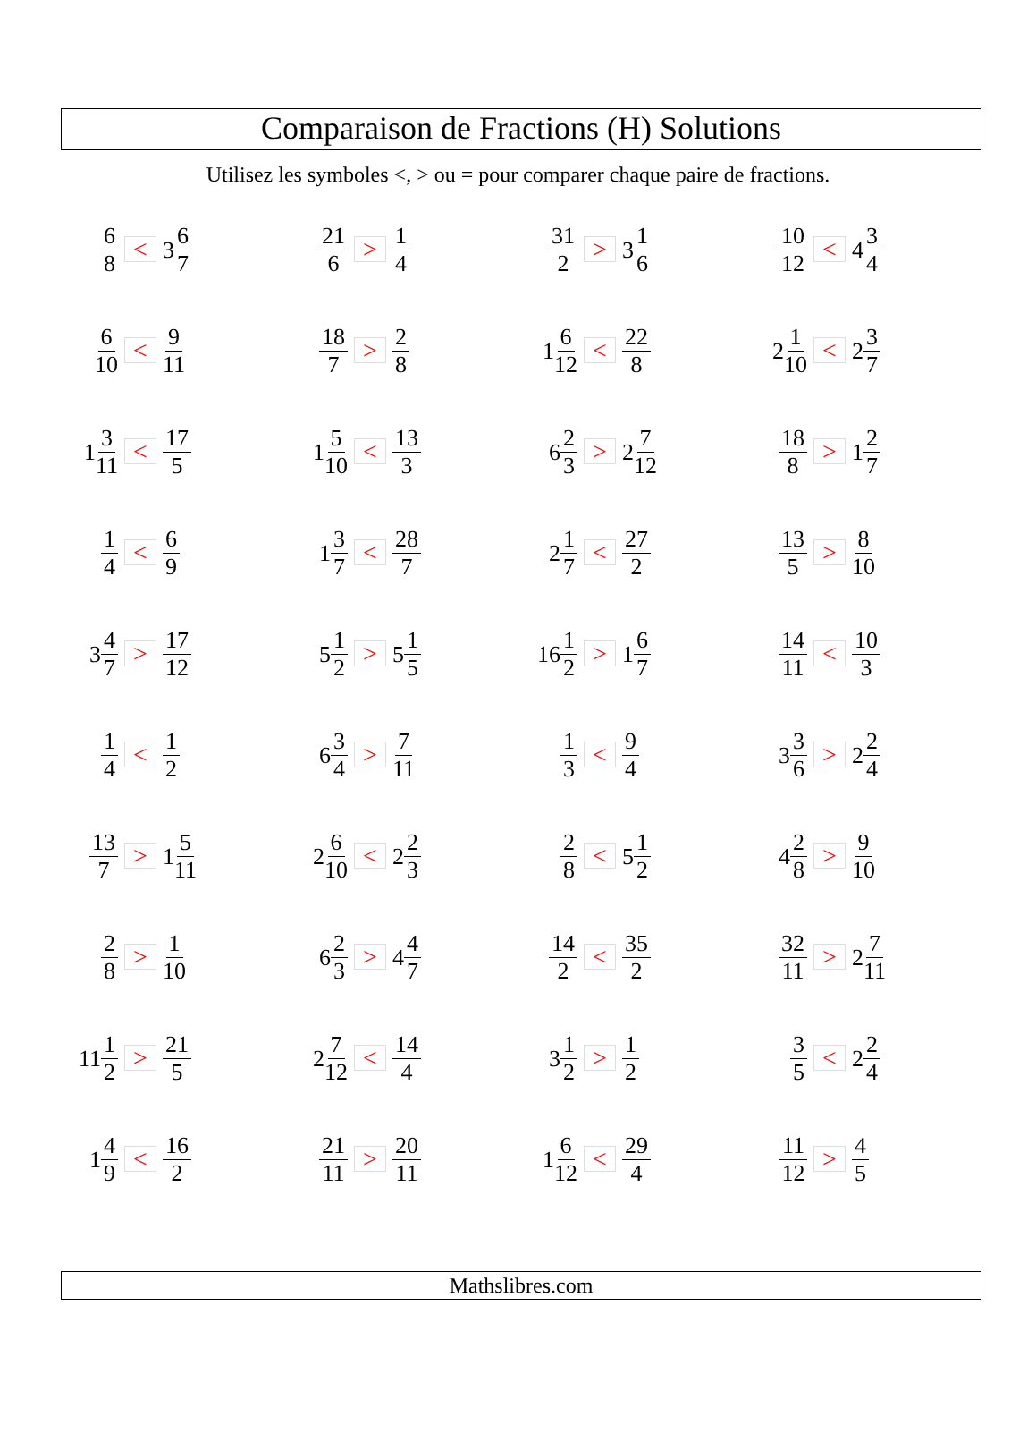Comparaison de Fractions (H) Solutions
Utilisez les symboles <, > ou = pour comparer chaque paire de fractions.
| 6 8 | < | 3 6 7 | 21 6 | > | 1 4 | 31 2 | > | 3 1 6 | 10 12 | < | 4 3 4 |
| 6 10 | < | 9 11 | 18 7 | > | 2 8 | 1 6 12 | < | 22 8 | 2 1 10 | < | 2 3 7 |
| 1 3 11 | < | 17 5 | 1 5 10 | < | 13 3 | 6 2 3 | > | 2 7 12 | 18 8 | > | 1 2 7 |
| 1 4 | < | 6 9 | 1 3 7 | < | 28 7 | 2 1 7 | < | 27 2 | 13 5 | > | 8 10 |
| 3 4 7 | > | 17 12 | 5 1 2 | > | 5 1 5 | 16 1 2 | > | 1 6 7 | 14 11 | < | 10 3 |
| 1 4 | < | 1 2 | 6 3 4 | > | 7 11 | 1 3 | < | 9 4 | 3 3 6 | > | 2 2 4 |
| 13 7 | > | 1 5 11 | 2 6 10 | < | 2 2 3 | 2 8 | < | 5 1 2 | 4 2 8 | > | 9 10 |
| 2 8 | > | 1 10 | 6 2 3 | > | 4 4 7 | 14 2 | < | 35 2 | 32 11 | > | 2 7 11 |
| 11 1 2 | > | 21 5 | 2 7 12 | < | 14 4 | 3 1 2 | > | 1 2 | 3 5 | < | 2 2 4 |
| 1 4 9 | < | 16 2 | 21 11 | > | 20 11 | 1 6 12 | < | 29 4 | 11 12 | > | 4 5 |
Mathslibres.com